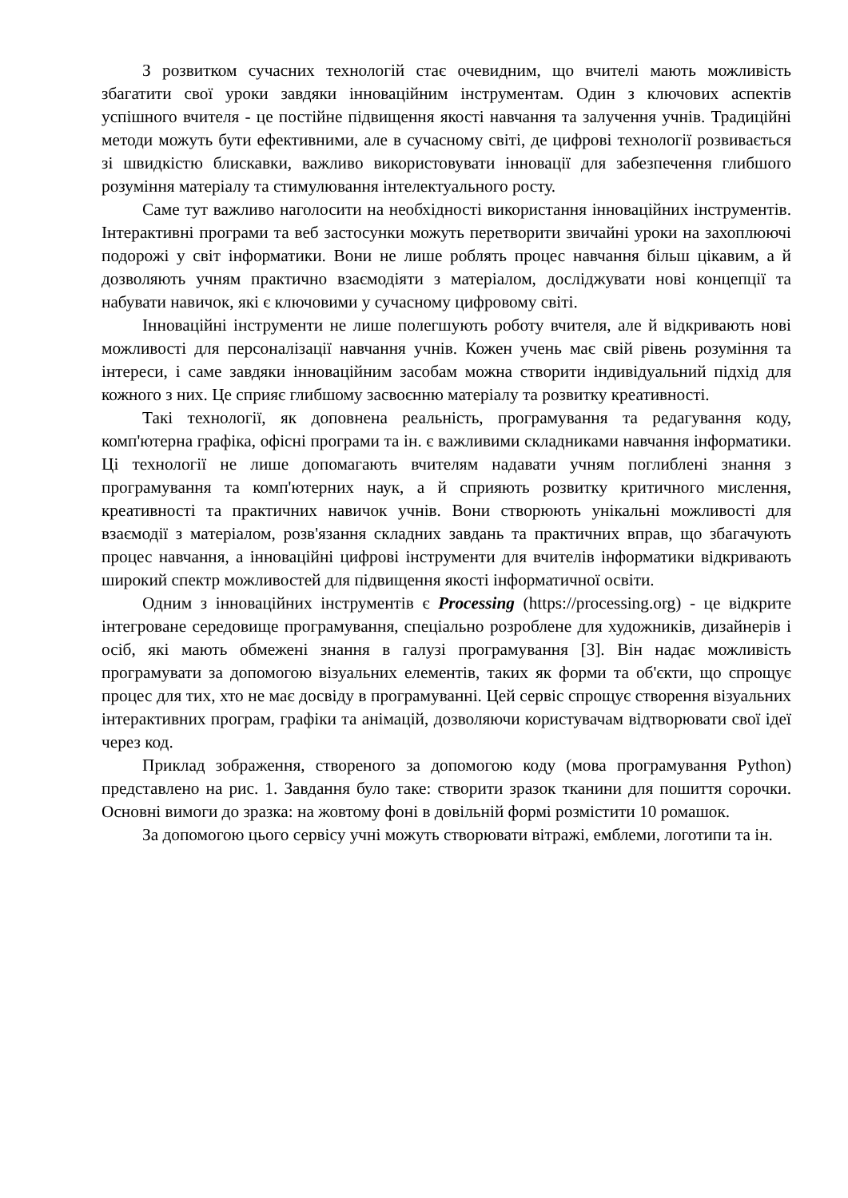З розвитком сучасних технологій стає очевидним, що вчителі мають можливість збагатити свої уроки завдяки інноваційним інструментам. Один з ключових аспектів успішного вчителя - це постійне підвищення якості навчання та залучення учнів. Традиційні методи можуть бути ефективними, але в сучасному світі, де цифрові технології розвивається зі швидкістю блискавки, важливо використовувати інновації для забезпечення глибшого розуміння матеріалу та стимулювання інтелектуального росту.
Саме тут важливо наголосити на необхідності використання інноваційних інструментів. Інтерактивні програми та веб застосунки можуть перетворити звичайні уроки на захоплюючі подорожі у світ інформатики. Вони не лише роблять процес навчання більш цікавим, а й дозволяють учням практично взаємодіяти з матеріалом, досліджувати нові концепції та набувати навичок, які є ключовими у сучасному цифровому світі.
Інноваційні інструменти не лише полегшують роботу вчителя, але й відкривають нові можливості для персоналізації навчання учнів. Кожен учень має свій рівень розуміння та інтереси, і саме завдяки інноваційним засобам можна створити індивідуальний підхід для кожного з них. Це сприяє глибшому засвоєнню матеріалу та розвитку креативності.
Такі технології, як доповнена реальність, програмування та редагування коду, комп'ютерна графіка, офісні програми та ін. є важливими складниками навчання інформатики. Ці технології не лише допомагають вчителям надавати учням поглиблені знання з програмування та комп'ютерних наук, а й сприяють розвитку критичного мислення, креативності та практичних навичок учнів. Вони створюють унікальні можливості для взаємодії з матеріалом, розв'язання складних завдань та практичних вправ, що збагачують процес навчання, а інноваційні цифрові інструменти для вчителів інформатики відкривають широкий спектр можливостей для підвищення якості інформатичної освіти.
Одним з інноваційних інструментів є Processing (https://processing.org) - це відкрите інтегроване середовище програмування, спеціально розроблене для художників, дизайнерів і осіб, які мають обмежені знання в галузі програмування [3]. Він надає можливість програмувати за допомогою візуальних елементів, таких як форми та об'єкти, що спрощує процес для тих, хто не має досвіду в програмуванні. Цей сервіс спрощує створення візуальних інтерактивних програм, графіки та анімацій, дозволяючи користувачам відтворювати свої ідеї через код.
Приклад зображення, створеного за допомогою коду (мова програмування Python) представлено на рис. 1. Завдання було таке: створити зразок тканини для пошиття сорочки. Основні вимоги до зразка: на жовтому фоні в довільній формі розмістити 10 ромашок.
За допомогою цього сервісу учні можуть створювати вітражі, емблеми, логотипи та ін.